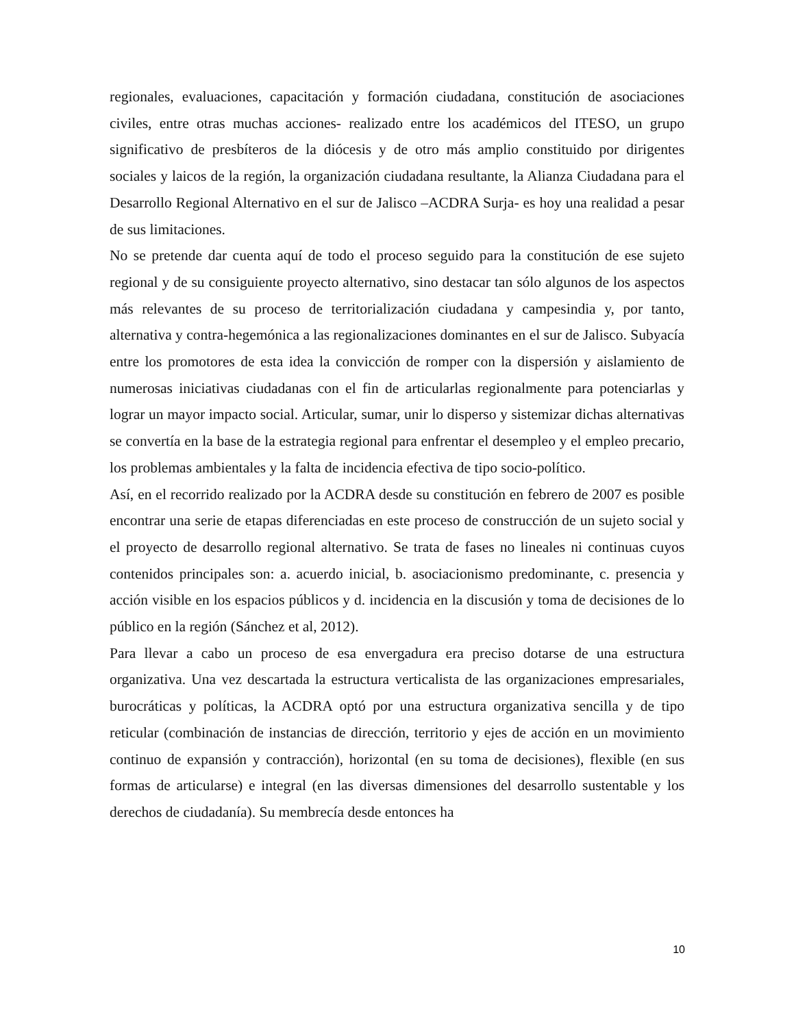regionales, evaluaciones, capacitación y formación ciudadana, constitución de asociaciones civiles, entre otras muchas acciones- realizado entre los académicos del ITESO, un grupo significativo de presbíteros de la diócesis y de otro más amplio constituido por dirigentes sociales y laicos de la región, la organización ciudadana resultante, la Alianza Ciudadana para el Desarrollo Regional Alternativo en el sur de Jalisco –ACDRA Surja- es hoy una realidad a pesar de sus limitaciones.
No se pretende dar cuenta aquí de todo el proceso seguido para la constitución de ese sujeto regional y de su consiguiente proyecto alternativo, sino destacar tan sólo algunos de los aspectos más relevantes de su proceso de territorialización ciudadana y campesindia y, por tanto, alternativa y contra-hegemónica a las regionalizaciones dominantes en el sur de Jalisco. Subyacía entre los promotores de esta idea la convicción de romper con la dispersión y aislamiento de numerosas iniciativas ciudadanas con el fin de articularlas regionalmente para potenciarlas y lograr un mayor impacto social. Articular, sumar, unir lo disperso y sistemizar dichas alternativas se convertía en la base de la estrategia regional para enfrentar el desempleo y el empleo precario, los problemas ambientales y la falta de incidencia efectiva de tipo socio-político.
Así, en el recorrido realizado por la ACDRA desde su constitución en febrero de 2007 es posible encontrar una serie de etapas diferenciadas en este proceso de construcción de un sujeto social y el proyecto de desarrollo regional alternativo. Se trata de fases no lineales ni continuas cuyos contenidos principales son: a. acuerdo inicial, b. asociacionismo predominante, c. presencia y acción visible en los espacios públicos y d. incidencia en la discusión y toma de decisiones de lo público en la región (Sánchez et al, 2012).
Para llevar a cabo un proceso de esa envergadura era preciso dotarse de una estructura organizativa. Una vez descartada la estructura verticalista de las organizaciones empresariales, burocráticas y políticas, la ACDRA optó por una estructura organizativa sencilla y de tipo reticular (combinación de instancias de dirección, territorio y ejes de acción en un movimiento continuo de expansión y contracción), horizontal (en su toma de decisiones), flexible (en sus formas de articularse) e integral (en las diversas dimensiones del desarrollo sustentable y los derechos de ciudadanía). Su membrecía desde entonces ha
10